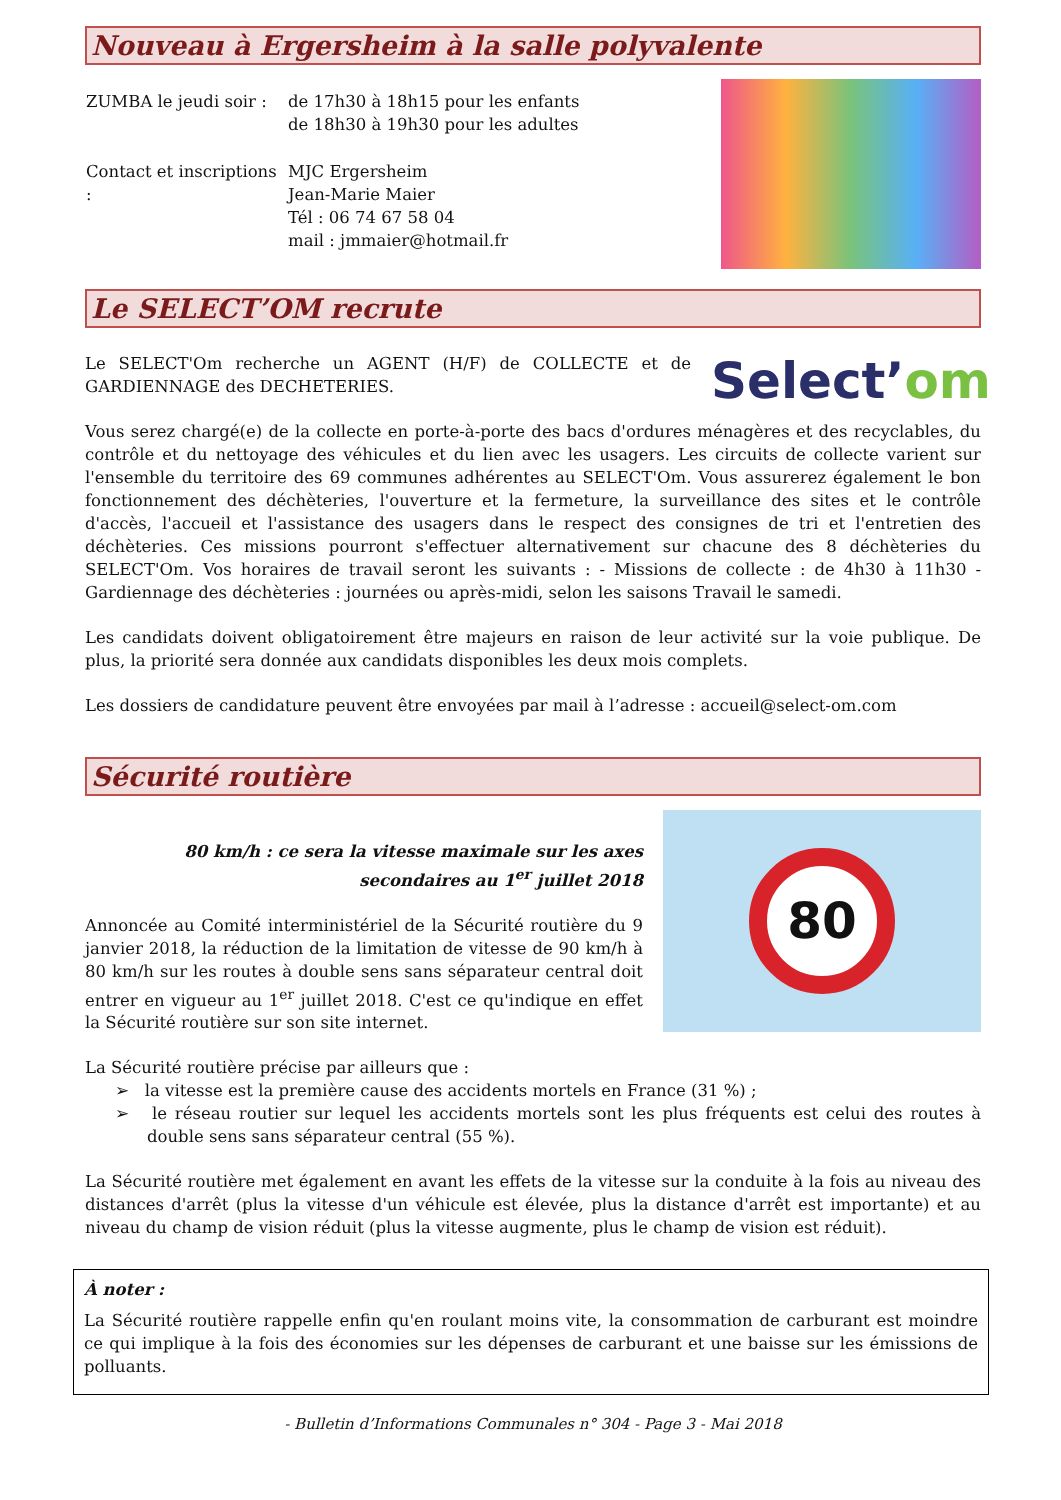Nouveau à Ergersheim à la salle polyvalente
| ZUMBA le jeudi soir : | de 17h30 à 18h15 pour les enfants de 18h30 à 19h30 pour les adultes |
| Contact et inscriptions : | MJC Ergersheim Jean-Marie Maier Tél : 06 74 67 58 04 mail : jmmaier@hotmail.fr |
Le SELECT’OM recrute
Le SELECT'Om recherche un AGENT (H/F) de COLLECTE et de GARDIENNAGE des DECHETERIES.
Select’om
Vous serez chargé(e) de la collecte en porte-à-porte des bacs d'ordures ménagères et des recyclables, du contrôle et du nettoyage des véhicules et du lien avec les usagers. Les circuits de collecte varient sur l'ensemble du territoire des 69 communes adhérentes au SELECT'Om. Vous assurerez également le bon fonctionnement des déchèteries, l'ouverture et la fermeture, la surveillance des sites et le contrôle d'accès, l'accueil et l'assistance des usagers dans le respect des consignes de tri et l'entretien des déchèteries. Ces missions pourront s'effectuer alternativement sur chacune des 8 déchèteries du SELECT'Om. Vos horaires de travail seront les suivants : - Missions de collecte : de 4h30 à 11h30 - Gardiennage des déchèteries : journées ou après-midi, selon les saisons Travail le samedi.
Les candidats doivent obligatoirement être majeurs en raison de leur activité sur la voie publique. De plus, la priorité sera donnée aux candidats disponibles les deux mois complets.
Les dossiers de candidature peuvent être envoyées par mail à l’adresse : accueil@select-om.com
Sécurité routière
80 km/h : ce sera la vitesse maximale sur les axes secondaires au 1<sup>er</sup> juillet 2018
Annoncée au Comité interministériel de la Sécurité routière du 9 janvier 2018, la réduction de la limitation de vitesse de 90 km/h à 80 km/h sur les routes à double sens sans séparateur central doit entrer en vigueur au 1<sup>er</sup> juillet 2018. C'est ce qu'indique en effet la Sécurité routière sur son site internet.
80
La Sécurité routière précise par ailleurs que :
➢ la vitesse est la première cause des accidents mortels en France (31 %) ;
➢ le réseau routier sur lequel les accidents mortels sont les plus fréquents est celui des routes à double sens sans séparateur central (55 %).
La Sécurité routière met également en avant les effets de la vitesse sur la conduite à la fois au niveau des distances d'arrêt (plus la vitesse d'un véhicule est élevée, plus la distance d'arrêt est importante) et au niveau du champ de vision réduit (plus la vitesse augmente, plus le champ de vision est réduit).
À noter :
La Sécurité routière rappelle enfin qu'en roulant moins vite, la consommation de carburant est moindre ce qui implique à la fois des économies sur les dépenses de carburant et une baisse sur les émissions de polluants.
- Bulletin d’Informations Communales n° 304 - Page 3 - Mai 2018